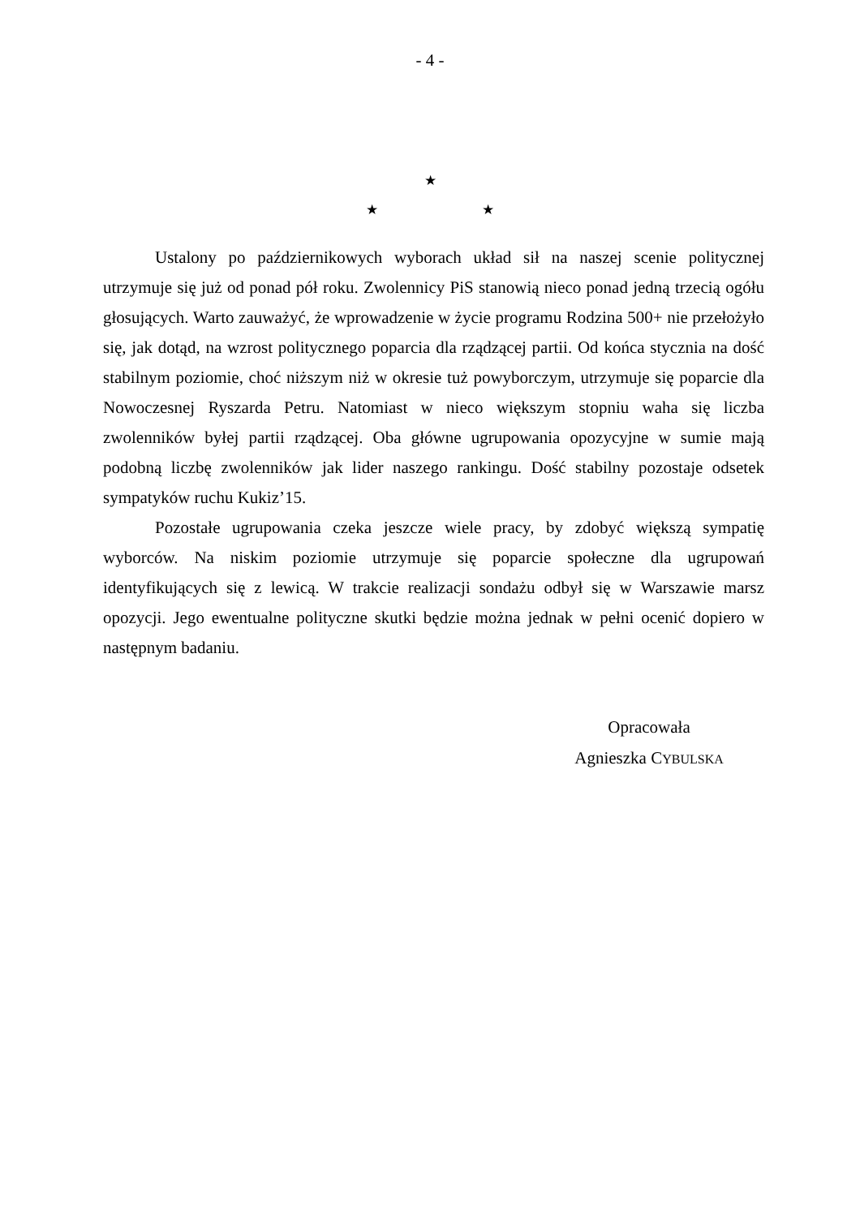- 4 -
★
★ ★
Ustalony po październikowych wyborach układ sił na naszej scenie politycznej utrzymuje się już od ponad pół roku. Zwolennicy PiS stanowią nieco ponad jedną trzecią ogółu głosujących. Warto zauważyć, że wprowadzenie w życie programu Rodzina 500+ nie przełożyło się, jak dotąd, na wzrost politycznego poparcia dla rządzącej partii. Od końca stycznia na dość stabilnym poziomie, choć niższym niż w okresie tuż powyborczym, utrzymuje się poparcie dla Nowoczesnej Ryszarda Petru. Natomiast w nieco większym stopniu waha się liczba zwolenników byłej partii rządzącej. Oba główne ugrupowania opozycyjne w sumie mają podobną liczbę zwolenników jak lider naszego rankingu. Dość stabilny pozostaje odsetek sympatyków ruchu Kukiz’15.
Pozostałe ugrupowania czeka jeszcze wiele pracy, by zdobyć większą sympatię wyborców. Na niskim poziomie utrzymuje się poparcie społeczne dla ugrupowań identyfikujących się z lewicą. W trakcie realizacji sondażu odbył się w Warszawie marsz opozycji. Jego ewentualne polityczne skutki będzie można jednak w pełni ocenić dopiero w następnym badaniu.
Opracowała
Agnieszka CYBULSKA